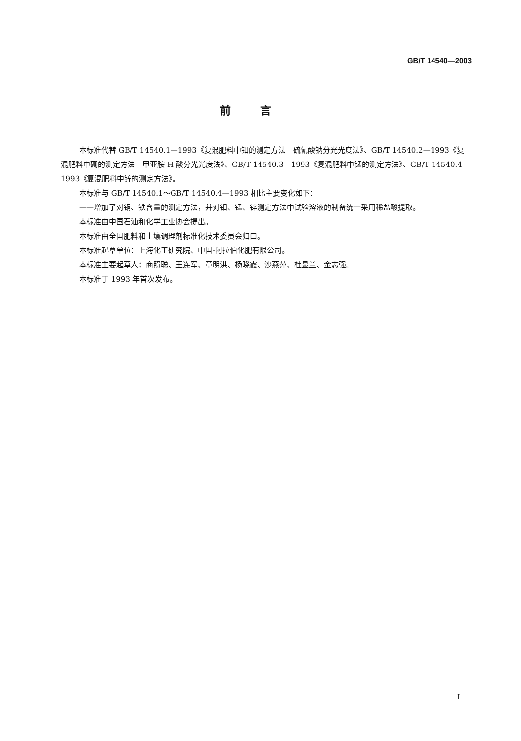GB/T 14540—2003
前言
本标准代替 GB/T 14540.1—1993《复混肥料中钼的测定方法　硫氰酸钠分光光度法》、GB/T 14540.2—1993《复混肥料中硼的测定方法　甲亚胺-H 酸分光光度法》、GB/T 14540.3—1993《复混肥料中锰的测定方法》、GB/T 14540.4—1993《复混肥料中锌的测定方法》。
本标准与 GB/T 14540.1～GB/T 14540.4—1993 相比主要变化如下：
——增加了对铜、铁含量的测定方法，并对钼、锰、锌测定方法中试验溶液的制备统一采用稀盐酸提取。
本标准由中国石油和化学工业协会提出。
本标准由全国肥料和土壤调理剂标准化技术委员会归口。
本标准起草单位：上海化工研究院、中国-阿拉伯化肥有限公司。
本标准主要起草人：商照聪、王连军、章明洪、杨晓霞、沙燕萍、杜显兰、金志强。
本标准于 1993 年首次发布。
I